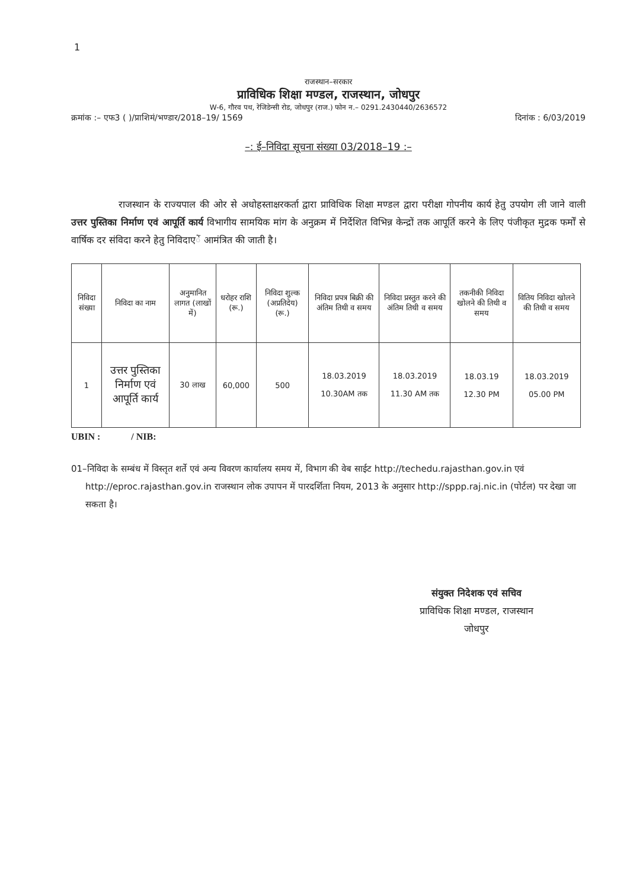1
राजस्थान–सरकार
प्राविधिक शिक्षा मण्डल, राजस्थान, जोधपुर
W-6, गौरव पथ, रेजिडेन्सी रोड, जोधपुर (राज.) फोन न.– 0291.2430440/2636572
क्रमांक :– एफ3 ( )/प्राशिमं/भण्डार/2018–19/ 1569 दिनांक : 6/03/2019
–: ई–निविदा सूचना संख्या 03/2018–19 :–
राजस्थान के राज्यपाल की ओर से अधोहस्ताक्षरकर्ता द्वारा प्राविधिक शिक्षा मण्डल द्वारा परीक्षा गोपनीय कार्य हेतु उपयोग ली जाने वाली उत्तर पुस्तिका निर्माण एवं आपूर्ति कार्य विभागीय सामयिक मांग के अनुक्रम में निर्देशित विभिन्न केन्द्रों तक आपूर्ति करने के लिए पंजीकृत मुद्रक फर्मों से वार्षिक दर संविदा करने हेतु निविदाएें आमंत्रित की जाती है।
| निविदा संख्या | निविदा का नाम | अनुमानित लागत (लाखों में) | धरोहर राशि (रू.) | निविदा शुल्क (अप्रतिदेय) (रू.) | निविदा प्रपत्र बिक्री की अंतिम तिथी व समय | निविदा प्रस्तुत करने की अंतिम तिथी व समय | तकनीकी निविदा खोलने की तिथी व समय | वितिय निविदा खोलने की तिथी व समय |
| --- | --- | --- | --- | --- | --- | --- | --- | --- |
| 1 | उत्तर पुस्तिका निर्माण एवं आपूर्ति कार्य | 30 लाख | 60,000 | 500 | 18.03.2019 10.30AM तक | 18.03.2019 11.30 AM तक | 18.03.19 12.30 PM | 18.03.2019 05.00 PM |
UBIN : / NIB:
01–निविदा के सम्बंध में विस्तृत शर्ते एवं अन्य विवरण कार्यालय समय में, विभाग की वेब साईट http://techedu.rajasthan.gov.in एवं http://eproc.rajasthan.gov.in राजस्थान लोक उपापन में पारदर्शिता नियम, 2013 के अनुसार http://sppp.raj.nic.in (पोर्टल) पर देखा जा सकता है।
संयुक्त निदेशक एवं सचिव
प्राविधिक शिक्षा मण्डल, राजस्थान
जोधपुर